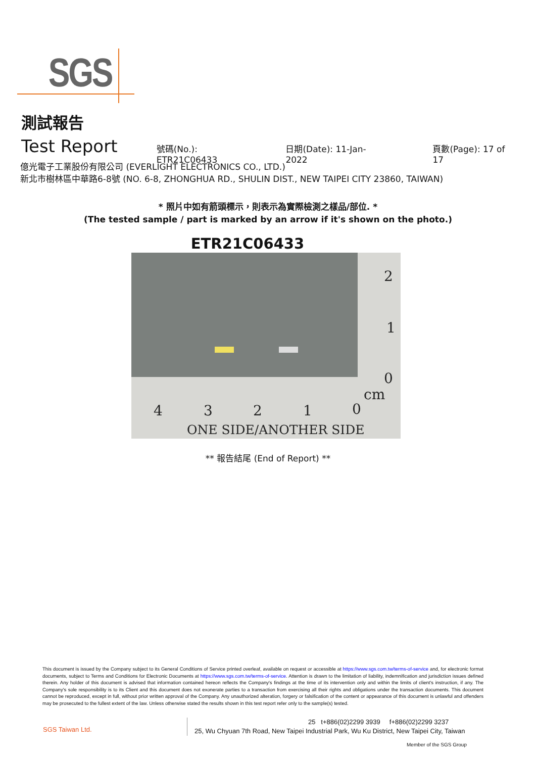SGS
測試報告
Test Report
號碼(No.): ETR21C06433 日期(Date): 11-Jan-2022 頁數(Page): 17 of 17
億光電子工業股份有限公司 (EVERLIGHT ELECTRONICS CO., LTD.)
新北市樹林區中華路6-8號 (NO. 6-8, ZHONGHUA RD., SHULIN DIST., NEW TAIPEI CITY 23860, TAIWAN)
* 照片中如有箭頭標示，則表示為實際檢測之樣品/部位. *
(The tested sample / part is marked by an arrow if it's shown on the photo.)
ETR21C06433
2
1
0
cm
4 3 2 1 0
ONE SIDE/ANOTHER SIDE
** 報告結尾 (End of Report) **
This document is issued by the Company subject to its General Conditions of Service printed overleaf, available on request or accessible at https://www.sgs.com.tw/terms-of-service and, for electronic format documents, subject to Terms and Conditions for Electronic Documents at https://www.sgs.com.tw/terms-of-service. Attention is drawn to the limitation of liability, indemnification and jurisdiction issues defined therein. Any holder of this document is advised that information contained hereon reflects the Company's findings at the time of its intervention only and within the limits of client's instruction, if any. The Company's sole responsibility is to its Client and this document does not exonerate parties to a transaction from exercising all their rights and obligations under the transaction documents. This document cannot be reproduced, except in full, without prior written approval of the Company. Any unauthorized alteration, forgery or falsification of the content or appearance of this document is unlawful and offenders may be prosecuted to the fullest extent of the law. Unless otherwise stated the results shown in this test report refer only to the sample(s) tested.
SGS Taiwan Ltd.
25 t+886(02)2299 3939 f+886(02)2299 3237
25, Wu Chyuan 7th Road, New Taipei Industrial Park, Wu Ku District, New Taipei City, Taiwan
Member of the SGS Group